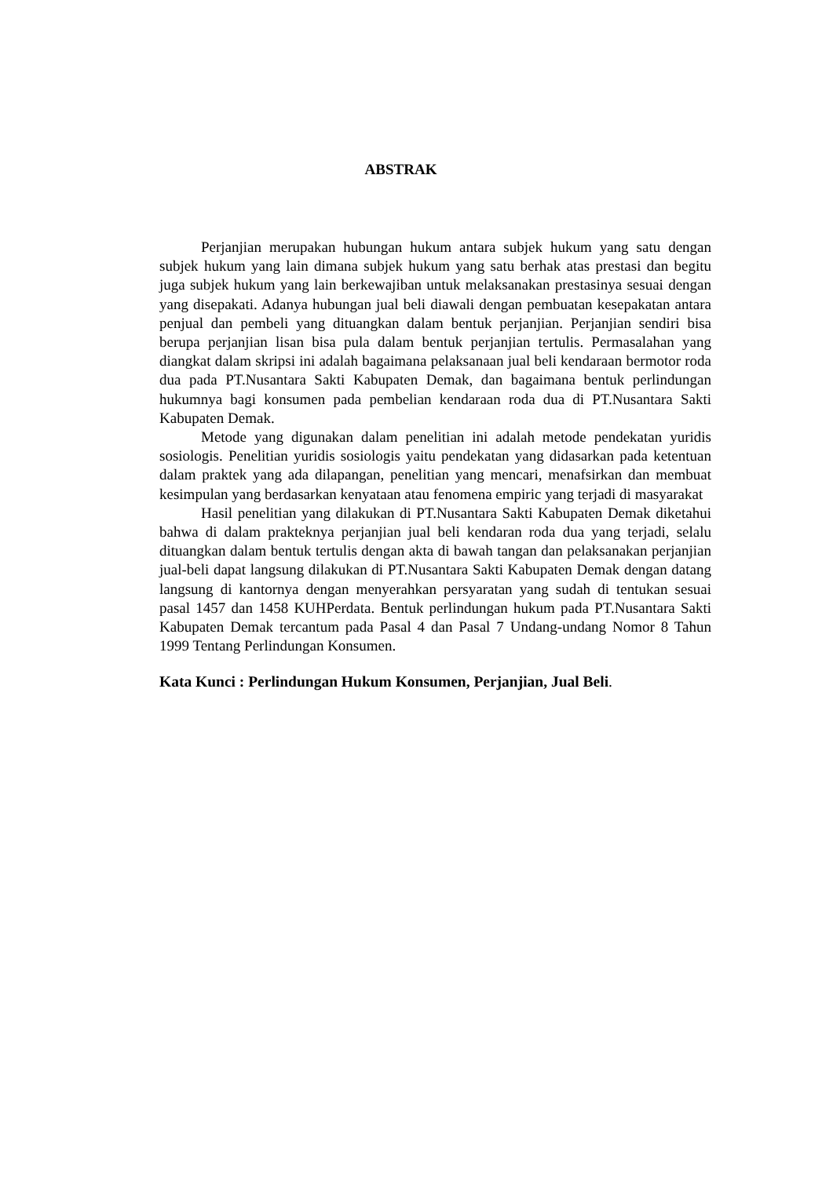ABSTRAK
Perjanjian merupakan hubungan hukum antara subjek hukum yang satu dengan subjek hukum yang lain dimana subjek hukum yang satu berhak atas prestasi dan begitu juga subjek hukum yang lain berkewajiban untuk melaksanakan prestasinya sesuai dengan yang disepakati. Adanya hubungan jual beli diawali dengan pembuatan kesepakatan antara penjual dan pembeli yang dituangkan dalam bentuk perjanjian. Perjanjian sendiri bisa berupa perjanjian lisan bisa pula dalam bentuk perjanjian tertulis. Permasalahan yang diangkat dalam skripsi ini adalah bagaimana pelaksanaan jual beli kendaraan bermotor roda dua pada PT.Nusantara Sakti Kabupaten Demak, dan bagaimana bentuk perlindungan hukumnya bagi konsumen pada pembelian kendaraan roda dua di PT.Nusantara Sakti Kabupaten Demak.
Metode yang digunakan dalam penelitian ini adalah metode pendekatan yuridis sosiologis. Penelitian yuridis sosiologis yaitu pendekatan yang didasarkan pada ketentuan dalam praktek yang ada dilapangan, penelitian yang mencari, menafsirkan dan membuat kesimpulan yang berdasarkan kenyataan atau fenomena empiric yang terjadi di masyarakat
Hasil penelitian yang dilakukan di PT.Nusantara Sakti Kabupaten Demak diketahui bahwa di dalam prakteknya perjanjian jual beli kendaran roda dua yang terjadi, selalu dituangkan dalam bentuk tertulis dengan akta di bawah tangan dan pelaksanakan perjanjian jual-beli dapat langsung dilakukan di PT.Nusantara Sakti Kabupaten Demak dengan datang langsung di kantornya dengan menyerahkan persyaratan yang sudah di tentukan sesuai pasal 1457 dan 1458 KUHPerdata. Bentuk perlindungan hukum pada PT.Nusantara Sakti Kabupaten Demak tercantum pada Pasal 4 dan Pasal 7 Undang-undang Nomor 8 Tahun 1999 Tentang Perlindungan Konsumen.
Kata Kunci : Perlindungan Hukum Konsumen, Perjanjian, Jual Beli.